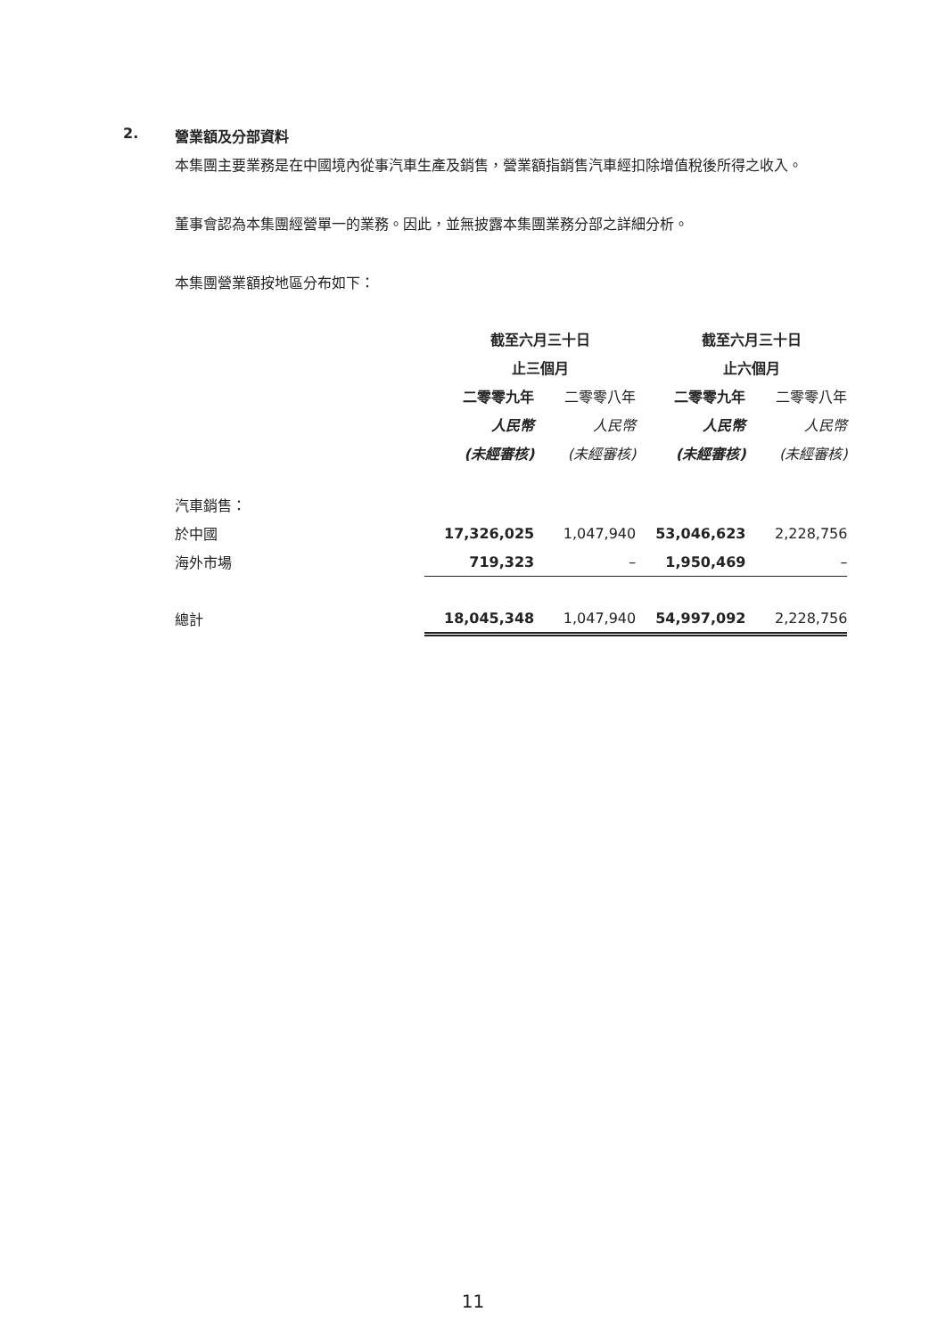2. 營業額及分部資料
本集團主要業務是在中國境內從事汽車生產及銷售，營業額指銷售汽車經扣除增值稅後所得之收入。
董事會認為本集團經營單一的業務。因此，並無披露本集團業務分部之詳細分析。
本集團營業額按地區分布如下：
| | 截至六月三十日 | | 截至六月三十日 | |
| | 止三個月 | | 止六個月 | |
| | 二零零九年 | 二零零八年 | 二零零九年 | 二零零八年 |
| | 人民幣 | 人民幣 | 人民幣 | 人民幣 |
| | (未經審核) | (未經審核) | (未經審核) | (未經審核) |
| 汽車銷售： | | | | |
| 於中國 | 17,326,025 | 1,047,940 | 53,046,623 | 2,228,756 |
| 海外市場 | 719,323 | – | 1,950,469 | – |
| 總計 | 18,045,348 | 1,047,940 | 54,997,092 | 2,228,756 |
11